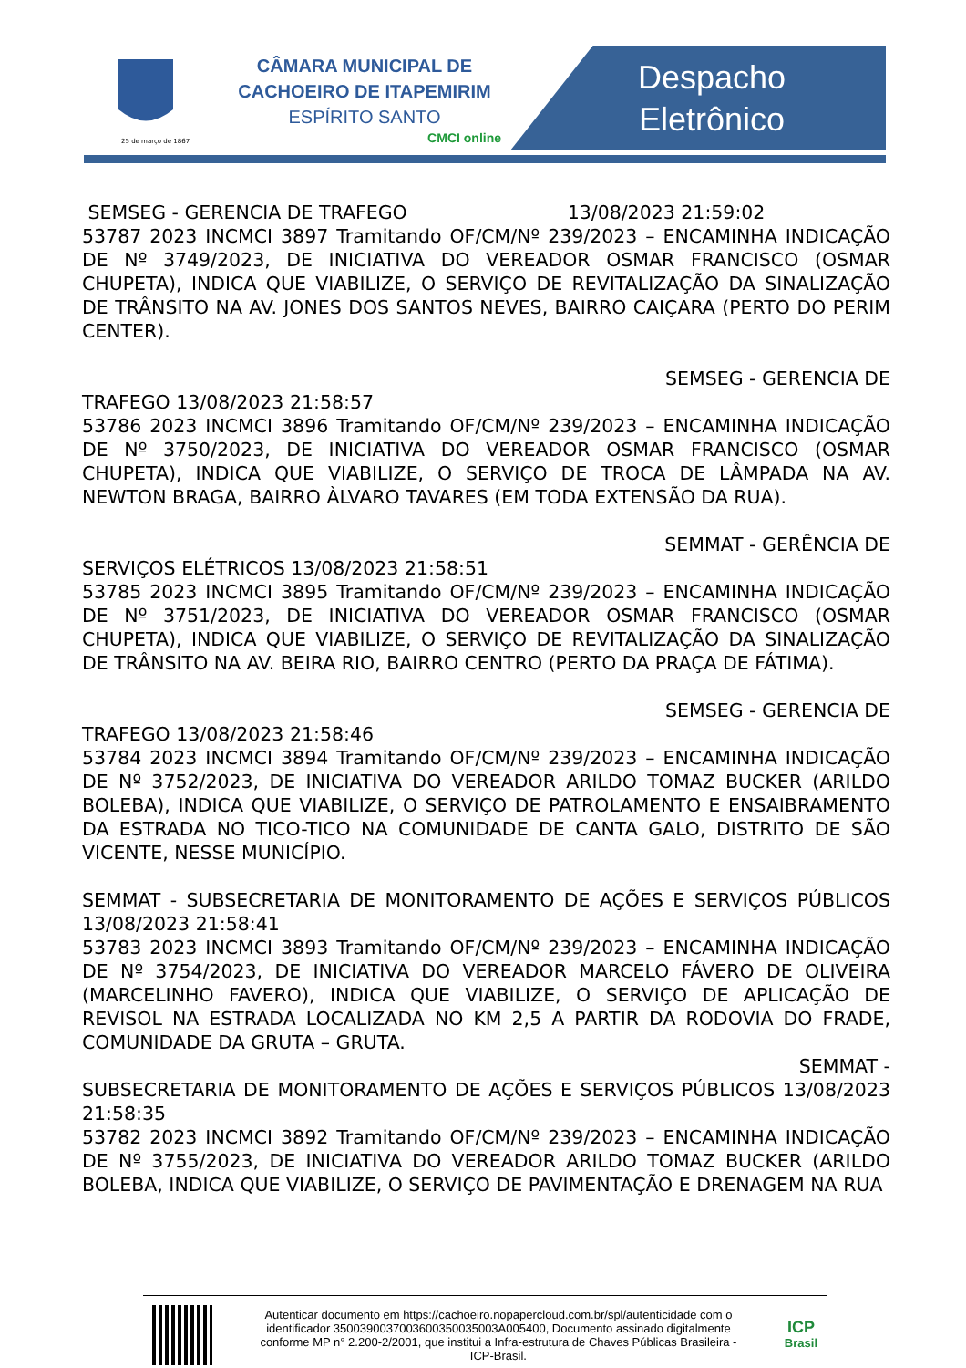25 de março de 1867
CÂMARA MUNICIPAL DE
CACHOEIRO DE ITAPEMIRIM
ESPÍRITO SANTO
CMCI online
Despacho
Eletrônico
SEMSEG - GERENCIA DE TRAFEGO 13/08/2023 21:59:02
53787 2023 INCMCI 3897 Tramitando OF/CM/Nº 239/2023 – ENCAMINHA INDICAÇÃO DE Nº 3749/2023, DE INICIATIVA DO VEREADOR OSMAR FRANCISCO (OSMAR CHUPETA), INDICA QUE VIABILIZE, O SERVIÇO DE REVITALIZAÇÃO DA SINALIZAÇÃO DE TRÂNSITO NA AV. JONES DOS SANTOS NEVES, BAIRRO CAIÇARA (PERTO DO PERIM CENTER).
SEMSEG - GERENCIA DE
TRAFEGO 13/08/2023 21:58:57
53786 2023 INCMCI 3896 Tramitando OF/CM/Nº 239/2023 – ENCAMINHA INDICAÇÃO DE Nº 3750/2023, DE INICIATIVA DO VEREADOR OSMAR FRANCISCO (OSMAR CHUPETA), INDICA QUE VIABILIZE, O SERVIÇO DE TROCA DE LÂMPADA NA AV. NEWTON BRAGA, BAIRRO ÀLVARO TAVARES (EM TODA EXTENSÃO DA RUA).
SEMMAT - GERÊNCIA DE
SERVIÇOS ELÉTRICOS 13/08/2023 21:58:51
53785 2023 INCMCI 3895 Tramitando OF/CM/Nº 239/2023 – ENCAMINHA INDICAÇÃO DE Nº 3751/2023, DE INICIATIVA DO VEREADOR OSMAR FRANCISCO (OSMAR CHUPETA), INDICA QUE VIABILIZE, O SERVIÇO DE REVITALIZAÇÃO DA SINALIZAÇÃO DE TRÂNSITO NA AV. BEIRA RIO, BAIRRO CENTRO (PERTO DA PRAÇA DE FÁTIMA).
SEMSEG - GERENCIA DE
TRAFEGO 13/08/2023 21:58:46
53784 2023 INCMCI 3894 Tramitando OF/CM/Nº 239/2023 – ENCAMINHA INDICAÇÃO DE Nº 3752/2023, DE INICIATIVA DO VEREADOR ARILDO TOMAZ BUCKER (ARILDO BOLEBA), INDICA QUE VIABILIZE, O SERVIÇO DE PATROLAMENTO E ENSAIBRAMENTO DA ESTRADA NO TICO-TICO NA COMUNIDADE DE CANTA GALO, DISTRITO DE SÃO VICENTE, NESSE MUNICÍPIO.
SEMMAT - SUBSECRETARIA DE MONITORAMENTO DE AÇÕES E SERVIÇOS PÚBLICOS 13/08/2023 21:58:41
53783 2023 INCMCI 3893 Tramitando OF/CM/Nº 239/2023 – ENCAMINHA INDICAÇÃO DE Nº 3754/2023, DE INICIATIVA DO VEREADOR MARCELO FÁVERO DE OLIVEIRA (MARCELINHO FAVERO), INDICA QUE VIABILIZE, O SERVIÇO DE APLICAÇÃO DE REVISOL NA ESTRADA LOCALIZADA NO KM 2,5 A PARTIR DA RODOVIA DO FRADE, COMUNIDADE DA GRUTA – GRUTA.
SEMMAT -
SUBSECRETARIA DE MONITORAMENTO DE AÇÕES E SERVIÇOS PÚBLICOS 13/08/2023 21:58:35
53782 2023 INCMCI 3892 Tramitando OF/CM/Nº 239/2023 – ENCAMINHA INDICAÇÃO DE Nº 3755/2023, DE INICIATIVA DO VEREADOR ARILDO TOMAZ BUCKER (ARILDO BOLEBA, INDICA QUE VIABILIZE, O SERVIÇO DE PAVIMENTAÇÃO E DRENAGEM NA RUA
Autenticar documento em https://cachoeiro.nopapercloud.com.br/spl/autenticidade com o identificador 350039003700360035003500​3A005400, Documento assinado digitalmente conforme MP n° 2.200-2/2001, que institui a Infra-estrutura de Chaves Públicas Brasileira - ICP-Brasil.
ICP
Brasil